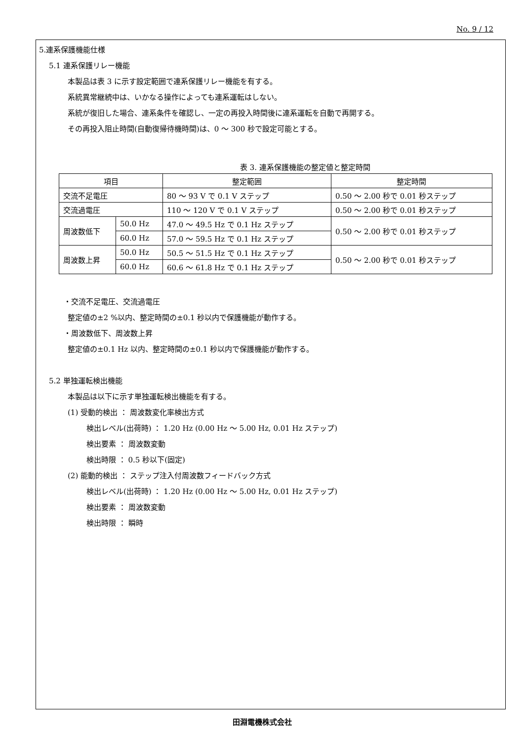No. 9 / 12
5.連系保護機能仕様
5.1 連系保護リレー機能
本製品は表 3 に示す設定範囲で連系保護リレー機能を有する。
系統異常継続中は、いかなる操作によっても連系運転はしない。
系統が復旧した場合、連系条件を確認し、一定の再投入時間後に連系運転を自動で再開する。
その再投入阻止時間(自動復帰待機時間)は、0 ～ 300 秒で設定可能とする。
表 3. 連系保護機能の整定値と整定時間
| 項目 | | 整定範囲 | 整定時間 |
| 交流不足電圧 | | 80 ～ 93 V で 0.1 V ステップ | 0.50 ～ 2.00 秒で 0.01 秒ステップ |
| 交流過電圧 | | 110 ～ 120 V で 0.1 V ステップ | 0.50 ～ 2.00 秒で 0.01 秒ステップ |
| 周波数低下 | 50.0 Hz | 47.0 ～ 49.5 Hz で 0.1 Hz ステップ | 0.50 ～ 2.00 秒で 0.01 秒ステップ |
| | 60.0 Hz | 57.0 ～ 59.5 Hz で 0.1 Hz ステップ | |
| 周波数上昇 | 50.0 Hz | 50.5 ～ 51.5 Hz で 0.1 Hz ステップ | 0.50 ～ 2.00 秒で 0.01 秒ステップ |
| | 60.0 Hz | 60.6 ～ 61.8 Hz で 0.1 Hz ステップ | |
・交流不足電圧、交流過電圧
整定値の±2 %以内、整定時間の±0.1 秒以内で保護機能が動作する。
・周波数低下、周波数上昇
整定値の±0.1 Hz 以内、整定時間の±0.1 秒以内で保護機能が動作する。
5.2 単独運転検出機能
本製品は以下に示す単独運転検出機能を有する。
(1) 受動的検出 ： 周波数変化率検出方式
検出レベル(出荷時) ： 1.20 Hz (0.00 Hz ～ 5.00 Hz, 0.01 Hz ステップ)
検出要素 ： 周波数変動
検出時限 ： 0.5 秒以下(固定)
(2) 能動的検出 ： ステップ注入付周波数フィードバック方式
検出レベル(出荷時) ： 1.20 Hz (0.00 Hz ～ 5.00 Hz, 0.01 Hz ステップ)
検出要素 ： 周波数変動
検出時限 ： 瞬時
田淵電機株式会社